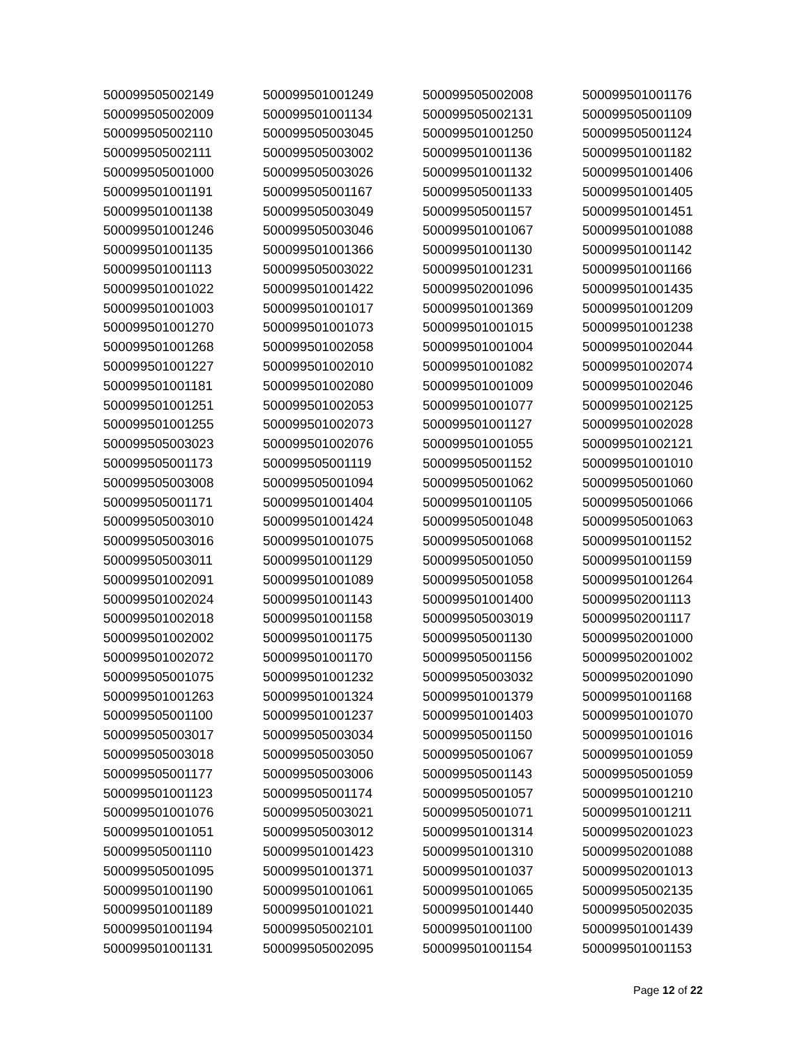| 500099505002149 | 500099501001249 | 500099505002008 | 500099501001176 |
| 500099505002009 | 500099501001134 | 500099505002131 | 500099505001109 |
| 500099505002110 | 500099505003045 | 500099501001250 | 500099505001124 |
| 500099505002111 | 500099505003002 | 500099501001136 | 500099501001182 |
| 500099505001000 | 500099505003026 | 500099501001132 | 500099501001406 |
| 500099501001191 | 500099505001167 | 500099505001133 | 500099501001405 |
| 500099501001138 | 500099505003049 | 500099505001157 | 500099501001451 |
| 500099501001246 | 500099505003046 | 500099501001067 | 500099501001088 |
| 500099501001135 | 500099501001366 | 500099501001130 | 500099501001142 |
| 500099501001113 | 500099505003022 | 500099501001231 | 500099501001166 |
| 500099501001022 | 500099501001422 | 500099502001096 | 500099501001435 |
| 500099501001003 | 500099501001017 | 500099501001369 | 500099501001209 |
| 500099501001270 | 500099501001073 | 500099501001015 | 500099501001238 |
| 500099501001268 | 500099501002058 | 500099501001004 | 500099501002044 |
| 500099501001227 | 500099501002010 | 500099501001082 | 500099501002074 |
| 500099501001181 | 500099501002080 | 500099501001009 | 500099501002046 |
| 500099501001251 | 500099501002053 | 500099501001077 | 500099501002125 |
| 500099501001255 | 500099501002073 | 500099501001127 | 500099501002028 |
| 500099505003023 | 500099501002076 | 500099501001055 | 500099501002121 |
| 500099505001173 | 500099505001119 | 500099505001152 | 500099501001010 |
| 500099505003008 | 500099505001094 | 500099505001062 | 500099505001060 |
| 500099505001171 | 500099501001404 | 500099501001105 | 500099505001066 |
| 500099505003010 | 500099501001424 | 500099505001048 | 500099505001063 |
| 500099505003016 | 500099501001075 | 500099505001068 | 500099501001152 |
| 500099505003011 | 500099501001129 | 500099505001050 | 500099501001159 |
| 500099501002091 | 500099501001089 | 500099505001058 | 500099501001264 |
| 500099501002024 | 500099501001143 | 500099501001400 | 500099502001113 |
| 500099501002018 | 500099501001158 | 500099505003019 | 500099502001117 |
| 500099501002002 | 500099501001175 | 500099505001130 | 500099502001000 |
| 500099501002072 | 500099501001170 | 500099505001156 | 500099502001002 |
| 500099505001075 | 500099501001232 | 500099505003032 | 500099502001090 |
| 500099501001263 | 500099501001324 | 500099501001379 | 500099501001168 |
| 500099505001100 | 500099501001237 | 500099501001403 | 500099501001070 |
| 500099505003017 | 500099505003034 | 500099505001150 | 500099501001016 |
| 500099505003018 | 500099505003050 | 500099505001067 | 500099501001059 |
| 500099505001177 | 500099505003006 | 500099505001143 | 500099505001059 |
| 500099501001123 | 500099505001174 | 500099505001057 | 500099501001210 |
| 500099501001076 | 500099505003021 | 500099505001071 | 500099501001211 |
| 500099501001051 | 500099505003012 | 500099501001314 | 500099502001023 |
| 500099505001110 | 500099501001423 | 500099501001310 | 500099502001088 |
| 500099505001095 | 500099501001371 | 500099501001037 | 500099502001013 |
| 500099501001190 | 500099501001061 | 500099501001065 | 500099505002135 |
| 500099501001189 | 500099501001021 | 500099501001440 | 500099505002035 |
| 500099501001194 | 500099505002101 | 500099501001100 | 500099501001439 |
| 500099501001131 | 500099505002095 | 500099501001154 | 500099501001153 |
Page 12 of 22